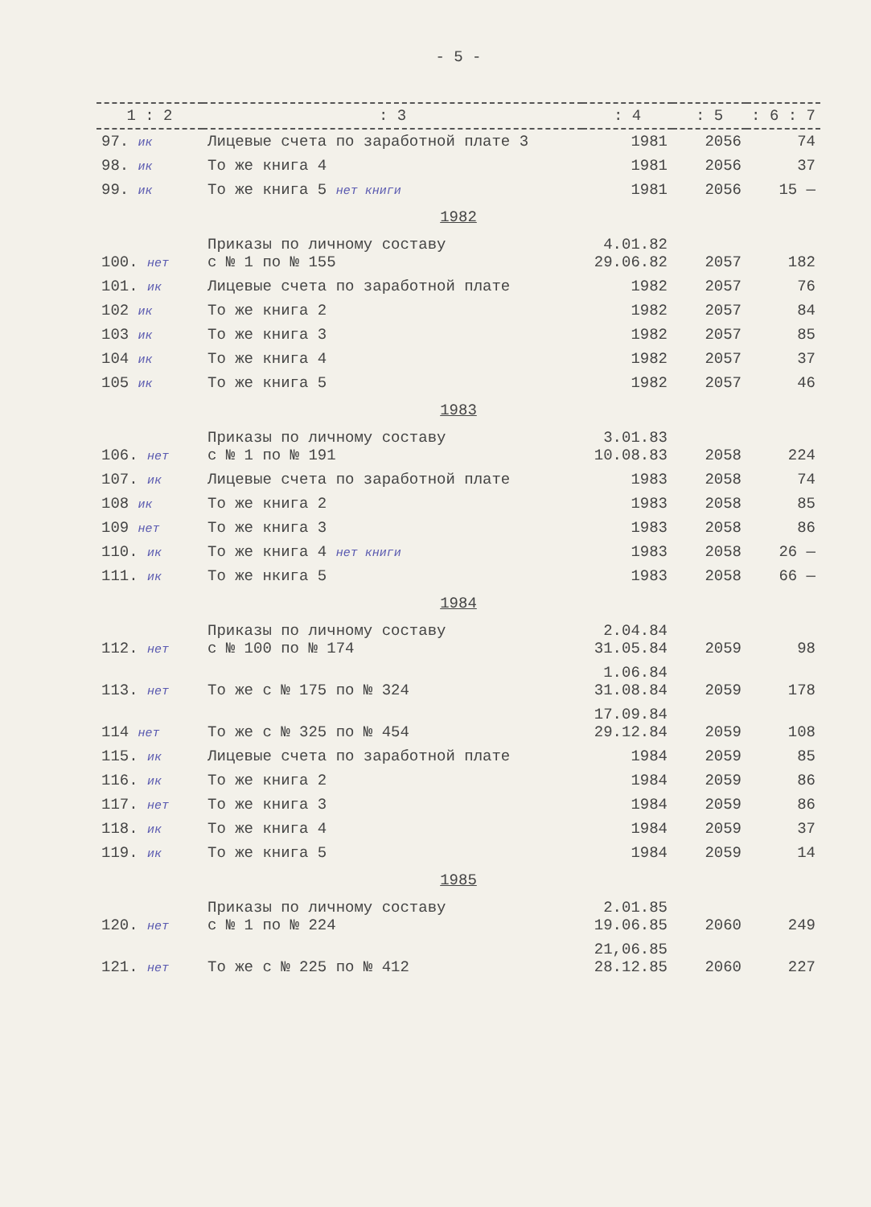- 5 -
| 1 : 2 | : 3 | : 4 | : 5 | : 6 : 7 |
| --- | --- | --- | --- | --- |
| 97. ик | Лицевые счета по заработной плате 3 | 1981 | 2056 | 74 |
| 98. ик | То же книга 4 | 1981 | 2056 | 37 |
| 99. ик | То же книга 5 нет книги | 1981 | 2056 | 15 — |
| 1982 | | | | |
| 100. нет | Приказы по личному составу с № 1 по № 155 | 4.01.82 29.06.82 | 2057 | 182 |
| 101. ик | Лицевые счета по заработной плате | 1982 | 2057 | 76 |
| 102 ик | То же книга 2 | 1982 | 2057 | 84 |
| 103 ик | То же книга 3 | 1982 | 2057 | 85 |
| 104 ик | То же книга 4 | 1982 | 2057 | 37 |
| 105 ик | То же книга 5 | 1982 | 2057 | 46 |
| 1983 | | | | |
| 106. нет | Приказы по личному составу с № 1 по № 191 | 3.01.83 10.08.83 | 2058 | 224 |
| 107. ик | Лицевые счета по заработной плате | 1983 | 2058 | 74 |
| 108 ик | То же книга 2 | 1983 | 2058 | 85 |
| 109 нет | То же книга 3 | 1983 | 2058 | 86 |
| 110. ик | То же книга 4 нет книги | 1983 | 2058 | 26 — |
| 111. ик | То же нкига 5 | 1983 | 2058 | 66 — |
| 1984 | | | | |
| 112. нет | Приказы по личному составу с № 100 по № 174 | 2.04.84 31.05.84 | 2059 | 98 |
| 113. нет | То же с № 175 по № 324 | 1.06.84 31.08.84 | 2059 | 178 |
| 114 нет | То же с № 325 по № 454 | 17.09.84 29.12.84 | 2059 | 108 |
| 115. ик | Лицевые счета по заработной плате | 1984 | 2059 | 85 |
| 116. ик | То же книга 2 | 1984 | 2059 | 86 |
| 117. нет | То же книга 3 | 1984 | 2059 | 86 |
| 118. ик | То же книга 4 | 1984 | 2059 | 37 |
| 119. ик | То же книга 5 | 1984 | 2059 | 14 |
| 1985 | | | | |
| 120. нет | Приказы по личному составу с № 1 по № 224 | 2.01.85 19.06.85 | 2060 | 249 |
| 121. нет | То же с № 225 по № 412 | 21,06.85 28.12.85 | 2060 | 227 |